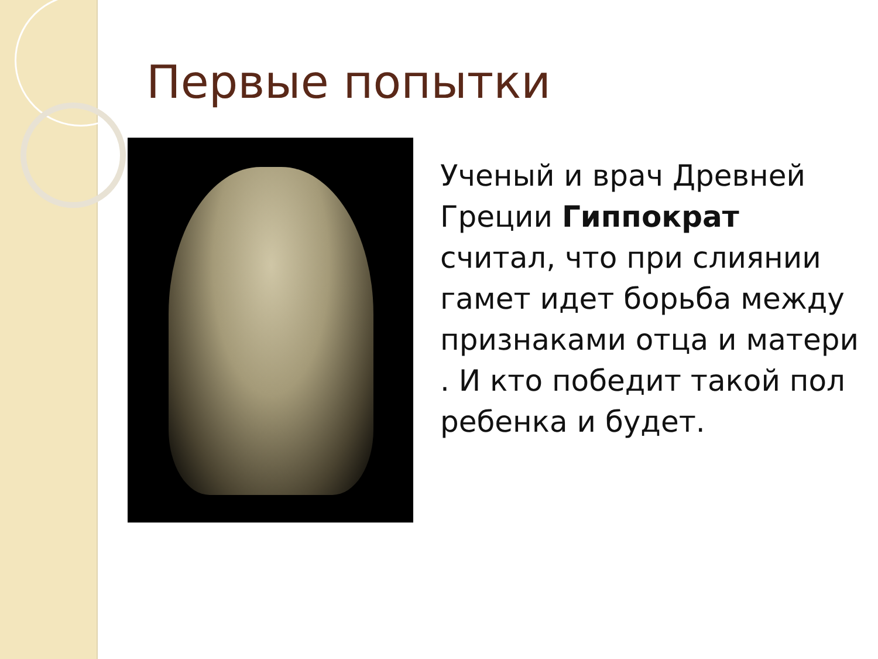Первые попытки
Ученый и врач Древней Греции Гиппократ считал, что при слиянии гамет идет борьба между признаками отца и матери . И кто победит такой пол ребенка и будет.